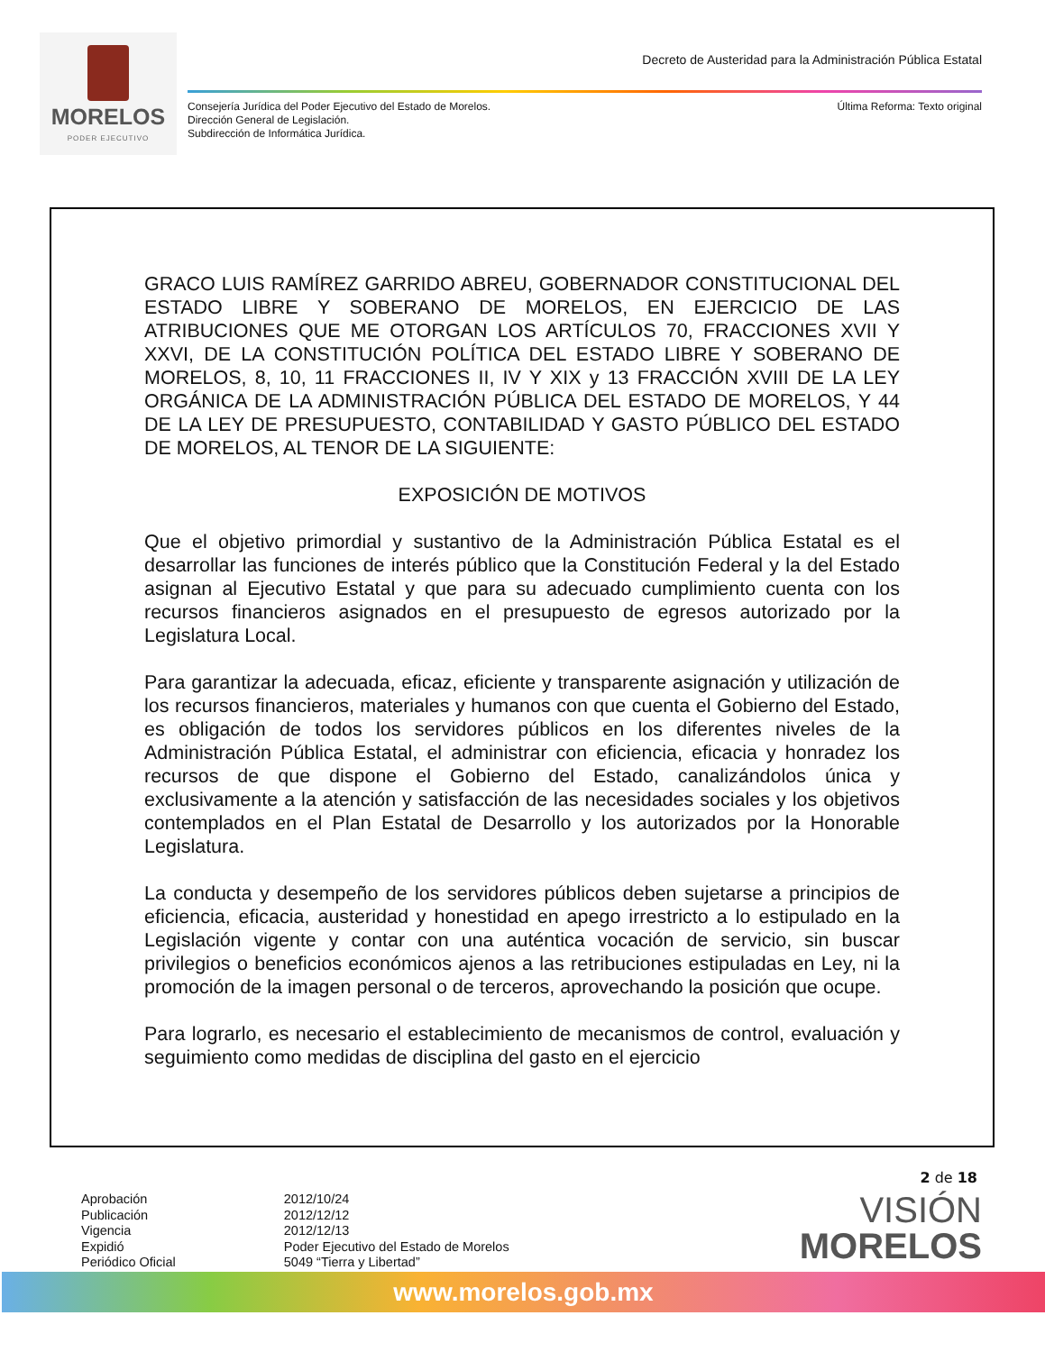MORELOS
PODER EJECUTIVO
Decreto de Austeridad para la Administración Pública Estatal
Consejería Jurídica del Poder Ejecutivo del Estado de Morelos.
Dirección General de Legislación.
Subdirección de Informática Jurídica.
Última Reforma: Texto original
GRACO LUIS RAMÍREZ GARRIDO ABREU, GOBERNADOR CONSTITUCIONAL DEL ESTADO LIBRE Y SOBERANO DE MORELOS, EN EJERCICIO DE LAS ATRIBUCIONES QUE ME OTORGAN LOS ARTÍCULOS 70, FRACCIONES XVII Y XXVI, DE LA CONSTITUCIÓN POLÍTICA DEL ESTADO LIBRE Y SOBERANO DE MORELOS, 8, 10, 11 FRACCIONES II, IV Y XIX y 13 FRACCIÓN XVIII DE LA LEY ORGÁNICA DE LA ADMINISTRACIÓN PÚBLICA DEL ESTADO DE MORELOS, Y 44 DE LA LEY DE PRESUPUESTO, CONTABILIDAD Y GASTO PÚBLICO DEL ESTADO DE MORELOS, AL TENOR DE LA SIGUIENTE:
EXPOSICIÓN DE MOTIVOS
Que el objetivo primordial y sustantivo de la Administración Pública Estatal es el desarrollar las funciones de interés público que la Constitución Federal y la del Estado asignan al Ejecutivo Estatal y que para su adecuado cumplimiento cuenta con los recursos financieros asignados en el presupuesto de egresos autorizado por la Legislatura Local.
Para garantizar la adecuada, eficaz, eficiente y transparente asignación y utilización de los recursos financieros, materiales y humanos con que cuenta el Gobierno del Estado, es obligación de todos los servidores públicos en los diferentes niveles de la Administración Pública Estatal, el administrar con eficiencia, eficacia y honradez los recursos de que dispone el Gobierno del Estado, canalizándolos única y exclusivamente a la atención y satisfacción de las necesidades sociales y los objetivos contemplados en el Plan Estatal de Desarrollo y los autorizados por la Honorable Legislatura.
La conducta y desempeño de los servidores públicos deben sujetarse a principios de eficiencia, eficacia, austeridad y honestidad en apego irrestricto a lo estipulado en la Legislación vigente y contar con una auténtica vocación de servicio, sin buscar privilegios o beneficios económicos ajenos a las retribuciones estipuladas en Ley, ni la promoción de la imagen personal o de terceros, aprovechando la posición que ocupe.
Para lograrlo, es necesario el establecimiento de mecanismos de control, evaluación y seguimiento como medidas de disciplina del gasto en el ejercicio
2 de 18
| Aprobación | 2012/10/24 |
| Publicación | 2012/12/12 |
| Vigencia | 2012/12/13 |
| Expidió | Poder Ejecutivo del Estado de Morelos |
| Periódico Oficial | 5049 “Tierra y Libertad” |
VISIÓN
MORELOS
www.morelos.gob.mx